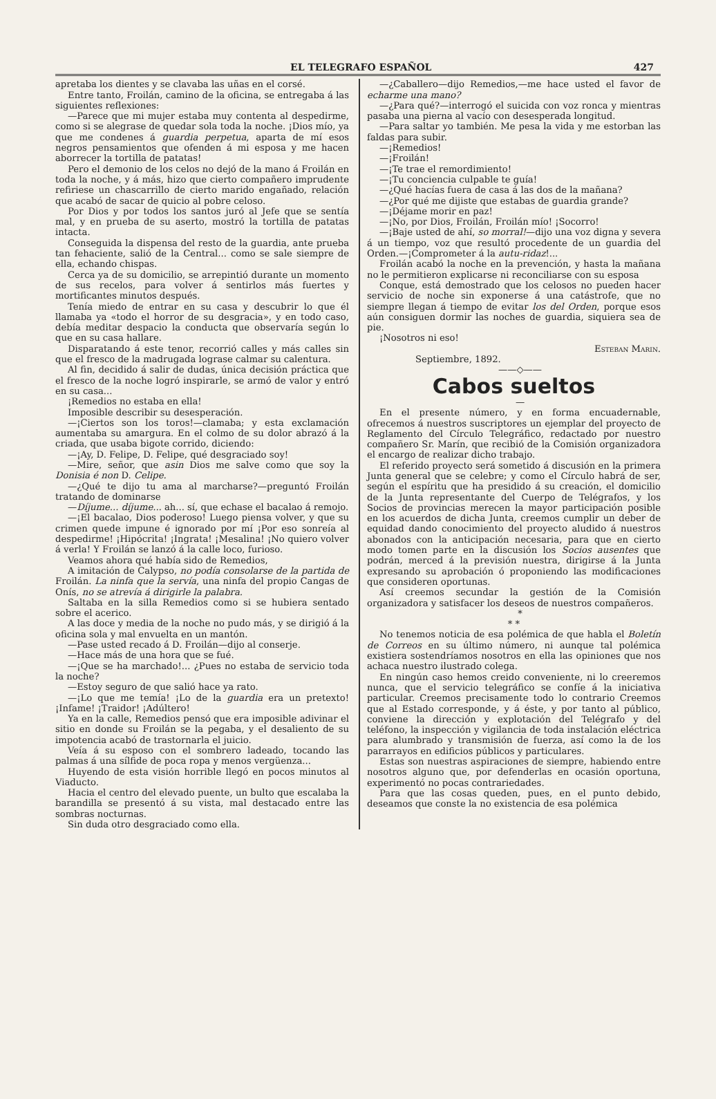EL TELEGRAFO ESPAÑOL 427
apretaba los dientes y se clavaba las uñas en el corsé.
Entre tanto, Froilán, camino de la oficina, se entregaba á las siguientes reflexiones:
—Parece que mi mujer estaba muy contenta al despedirme, como si se alegrase de quedar sola toda la noche. ¡Dios mío, ya que me condenes á guardia perpetua, aparta de mí esos negros pensamientos que ofenden á mi esposa y me hacen aborrecer la tortilla de patatas!
Pero el demonio de los celos no dejó de la mano á Froilán en toda la noche, y á más, hizo que cierto compañero imprudente refiriese un chascarrillo de cierto marido engañado, relación que acabó de sacar de quicio al pobre celoso.
Por Dios y por todos los santos juró al Jefe que se sentía mal, y en prueba de su aserto, mostró la tortilla de patatas intacta.
Conseguida la dispensa del resto de la guardia, ante prueba tan fehaciente, salió de la Central... como se sale siempre de ella, echando chispas.
Cerca ya de su domicilio, se arrepintió durante un momento de sus recelos, para volver á sentirlos más fuertes y mortificantes minutos después.
Tenía miedo de entrar en su casa y descubrir lo que él llamaba ya «todo el horror de su desgracia», y en todo caso, debía meditar despacio la conducta que observaría según lo que en su casa hallare.
Disparatando á este tenor, recorrió calles y más calles sin que el fresco de la madrugada lograse calmar su calentura.
Al fin, decidido á salir de dudas, única decisión práctica que el fresco de la noche logró inspirarle, se armó de valor y entró en su casa...
¡Remedios no estaba en ella!
Imposible describir su desesperación.
—¡Ciertos son los toros!—clamaba; y esta exclamación aumentaba su amargura. En el colmo de su dolor abrazó á la criada, que usaba bigote corrido, diciendo:
—¡Ay, D. Felipe, D. Felipe, qué desgraciado soy!
—Mire, señor, que asin Dios me salve como que soy la Donisia é non D. Celipe.
—¿Qué te dijo tu ama al marcharse?—preguntó Froilán tratando de dominarse
—Díjume... díjume... ah... sí, que echase el bacalao á remojo.
—¡El bacalao, Dios poderoso! Luego piensa volver, y que su crimen quede impune é ignorado por mí ¡Por eso sonreía al despedirme! ¡Hipócrita! ¡Ingrata! ¡Mesalina! ¡No quiero volver á verla! Y Froilán se lanzó á la calle loco, furioso.
Veamos ahora qué había sido de Remedios,
A imitación de Calypso, no podía consolarse de la partida de Froilán. La ninfa que la servía, una ninfa del propio Cangas de Onís, no se atrevía á dirigirle la palabra.
Saltaba en la silla Remedios como si se hubiera sentado sobre el acerico.
A las doce y media de la noche no pudo más, y se dirigió á la oficina sola y mal envuelta en un mantón.
—Pase usted recado á D. Froilán—dijo al conserje.
—Hace más de una hora que se fué.
—¡Que se ha marchado!... ¿Pues no estaba de servicio toda la noche?
—Estoy seguro de que salió hace ya rato.
—¡Lo que me temía! ¡Lo de la guardia era un pretexto! ¡Infame! ¡Traidor! ¡Adúltero!
Ya en la calle, Remedios pensó que era imposible adivinar el sitio en donde su Froilán se la pegaba, y el desaliento de su impotencia acabó de trastornarla el juicio.
Veía á su esposo con el sombrero ladeado, tocando las palmas á una sílfide de poca ropa y menos vergüenza...
Huyendo de esta visión horrible llegó en pocos minutos al Viaducto.
Hacia el centro del elevado puente, un bulto que escalaba la barandilla se presentó á su vista, mal destacado entre las sombras nocturnas.
Sin duda otro desgraciado como ella.
—¿Caballero—dijo Remedios,—me hace usted el favor de echarme una mano?
—¿Para qué?—interrogó el suicida con voz ronca y mientras pasaba una pierna al vacío con desesperada longitud.
—Para saltar yo también. Me pesa la vida y me estorban las faldas para subir.
—¡Remedios!
—¡Froilán!
—¡Te trae el remordimiento!
—¡Tu conciencia culpable te guía!
—¿Qué hacías fuera de casa á las dos de la mañana?
—¿Por qué me dijiste que estabas de guardia grande?
—¡Déjame morir en paz!
—¡No, por Dios, Froilán, Froilán mío! ¡Socorro!
—¡Baje usted de ahí, so morral!—dijo una voz digna y severa á un tiempo, voz que resultó procedente de un guardia del Orden.—¡Comprometer á la autu-ridaz!...
Froilán acabó la noche en la prevención, y hasta la mañana no le permitieron explicarse ni reconciliarse con su esposa
Conque, está demostrado que los celosos no pueden hacer servicio de noche sin exponerse á una catástrofe, que no siempre llegan á tiempo de evitar los del Orden, porque esos aún consiguen dormir las noches de guardia, siquiera sea de pie.
¡Nosotros ni eso!
Esteban Marin.
Septiembre, 1892.
——◇——
Cabos sueltos
—
En el presente número, y en forma encuadernable, ofrecemos á nuestros suscriptores un ejemplar del proyecto de Reglamento del Círculo Telegráfico, redactado por nuestro compañero Sr. Marín, que recibió de la Comisión organizadora el encargo de realizar dicho trabajo.
El referido proyecto será sometido á discusión en la primera Junta general que se celebre; y como el Círculo habrá de ser, según el espíritu que ha presidido á su creación, el domicilio de la Junta representante del Cuerpo de Telégrafos, y los Socios de provincias merecen la mayor participación posible en los acuerdos de dicha Junta, creemos cumplir un deber de equidad dando conocimiento del proyecto aludido á nuestros abonados con la anticipación necesaria, para que en cierto modo tomen parte en la discusión los Socios ausentes que podrán, merced á la previsión nuestra, dirigirse á la Junta expresando su aprobación ó proponiendo las modificaciones que consideren oportunas.
Así creemos secundar la gestión de la Comisión organizadora y satisfacer los deseos de nuestros compañeros.
*
* *
No tenemos noticia de esa polémica de que habla el Boletín de Correos en su último número, ni aunque tal polémica existiera sostendríamos nosotros en ella las opiniones que nos achaca nuestro ilustrado colega.
En ningún caso hemos creido conveniente, ni lo creeremos nunca, que el servicio telegráfico se confíe á la iniciativa particular. Creemos precisamente todo lo contrario Creemos que al Estado corresponde, y á éste, y por tanto al público, conviene la dirección y explotación del Telégrafo y del teléfono, la inspección y vigilancia de toda instalación eléctrica para alumbrado y transmisión de fuerza, así como la de los pararrayos en edificios públicos y particulares.
Estas son nuestras aspiraciones de siempre, habiendo entre nosotros alguno que, por defenderlas en ocasión oportuna, experimentó no pocas contrariedades.
Para que las cosas queden, pues, en el punto debido, deseamos que conste la no existencia de esa polémica